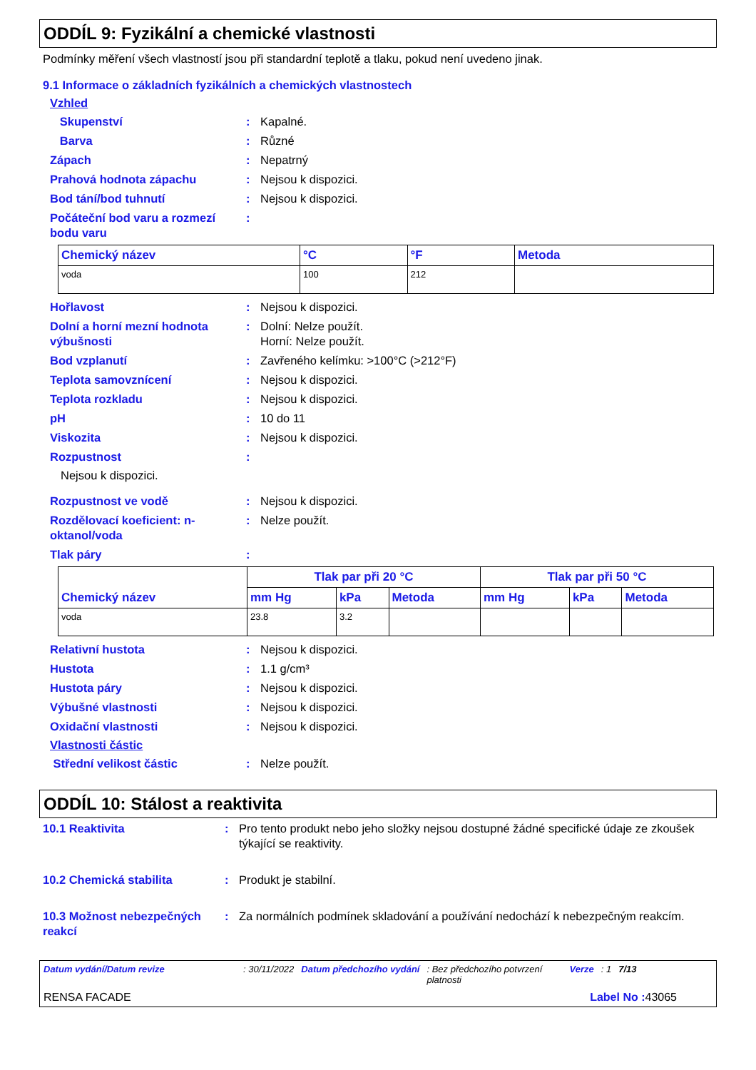ODDÍL 9: Fyzikální a chemické vlastnosti
Podmínky měření všech vlastností jsou při standardní teplotě a tlaku, pokud není uvedeno jinak.
9.1 Informace o základních fyzikálních a chemických vlastnostech
Vzhled
Skupenství : Kapalné.
Barva : Různé
Zápach : Nepatrný
Prahová hodnota zápachu : Nejsou k dispozici.
Bod tání/bod tuhnutí : Nejsou k dispozici.
Počáteční bod varu a rozmezí bodu varu
:
| Chemický název | °C | °F | Metoda |
| --- | --- | --- | --- |
| voda | 100 | 212 | |
Hořlavost : Nejsou k dispozici.
Dolní a horní mezní hodnota výbušnosti
: Dolní: Nelze použít.
Horní: Nelze použít.
Bod vzplanutí : Zavřeného kelímku: >100°C (>212°F)
Teplota samovznícení : Nejsou k dispozici.
Teplota rozkladu : Nejsou k dispozici.
pH : 10 do 11
Viskozita : Nejsou k dispozici.
Rozpustnost :
Nejsou k dispozici.
Rozpustnost ve vodě : Nejsou k dispozici.
Rozdělovací koeficient: n-oktanol/voda
: Nelze použít.
Tlak páry :
| Chemický název | Tlak par při 20 °C | | | Tlak par při 50 °C | | |
| --- | --- | --- | --- | --- | --- | --- |
| | mm Hg | kPa | Metoda | mm Hg | kPa | Metoda |
| voda | 23.8 | 3.2 | | | | |
Relativní hustota : Nejsou k dispozici.
Hustota : 1.1 g/cm³
Hustota páry : Nejsou k dispozici.
Výbušné vlastnosti : Nejsou k dispozici.
Oxidační vlastnosti : Nejsou k dispozici.
Vlastnosti částic
Střední velikost částic : Nelze použít.
ODDÍL 10: Stálost a reaktivita
10.1 Reaktivita : Pro tento produkt nebo jeho složky nejsou dostupné žádné specifické údaje ze zkoušek týkající se reaktivity.
10.2 Chemická stabilita : Produkt je stabilní.
10.3 Možnost nebezpečných reakcí
: Za normálních podmínek skladování a používání nedochází k nebezpečným reakcím.
Datum vydání/Datum revize: 30/11/2022 Datum předchozího vydání: Bez předchozího potvrzení platnosti Verze: 1 7/13
RENSA FACADE Label No : 43065